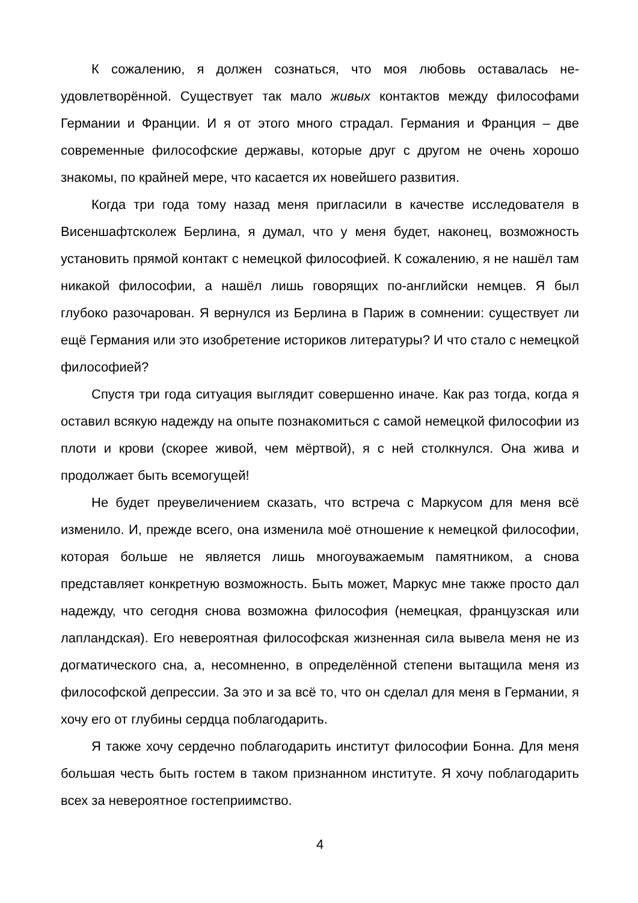К сожалению, я должен сознаться, что моя любовь оставалась не­удовлетворённой. Существует так мало живых контактов между фило­софами Германии и Франции. И я от этого много страдал. Германия и Франция – две современные философские державы, которые друг с дру­гом не очень хорошо знакомы, по крайней мере, что касается их новей­шего развития.
Когда три года тому назад меня пригласили в качестве исследова­теля в Висеншафтсколеж Берлина, я думал, что у меня будет, наконец, возможность установить прямой контакт с немецкой философией. К со­жалению, я не нашёл там никакой философии, а нашёл лишь говорящих по-английски немцев. Я был глубоко разочарован. Я вернулся из Берли­на в Париж в сомнении: существует ли ещё Германия или это изобрете­ние историков литературы? И что стало с немецкой философией?
Спустя три года ситуация выглядит совершенно иначе. Как раз то­гда, когда я оставил всякую надежду на опыте познакомиться с самой немецкой философии из плоти и крови (скорее живой, чем мёртвой), я с ней столкнулся. Она жива и продолжает быть всемогущей!
Не будет преувеличением сказать, что встреча с Маркусом для ме­ня всё изменило. И, прежде всего, она изменила моё отношение к немецкой философии, которая больше не является лишь многоуважае­мым памятником, а снова представляет конкретную возможность. Быть может, Маркус мне также просто дал надежду, что сегодня снова воз­можна философия (немецкая, французская или лапландская). Его неве­роятная философская жизненная сила вывела меня не из догматическо­го сна, а, несомненно, в определённой степени вытащила меня из фи­лософской депрессии. За это и за всё то, что он сделал для меня в Гер­мании, я хочу его от глубины сердца поблагодарить.
Я также хочу сердечно поблагодарить институт философии Бонна. Для меня большая честь быть гостем в таком признанном институте. Я хочу поблагодарить всех за невероятное гостеприимство.
4